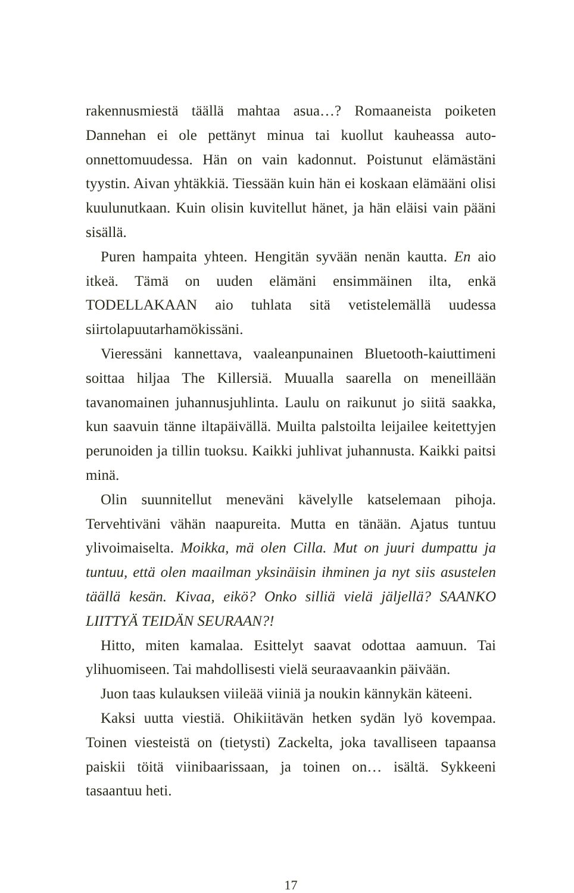rakennusmiestä täällä mahtaa asua…? Romaaneista poiketen Dannehan ei ole pettänyt minua tai kuollut kauheassa auto­onnettomuudessa. Hän on vain kadonnut. Poistunut elämästäni tyystin. Aivan yhtäkkiä. Tiessään kuin hän ei koskaan elämääni olisi kuulunutkaan. Kuin olisin kuvitellut hänet, ja hän eläisi vain pääni sisällä.
Puren hampaita yhteen. Hengitän syvään nenän kautta. En aio itkeä. Tämä on uuden elämäni ensimmäinen ilta, enkä TODELLAKAAN aio tuhlata sitä vetistelemällä uudessa siirtolapuutarhamökissäni.
Vieressäni kannettava, vaaleanpunainen Bluetooth-kaiutti­meni soittaa hiljaa The Killersiä. Muualla saarella on meneil­lään tavanomainen juhannusjuhlinta. Laulu on raikunut jo siitä saakka, kun saavuin tänne iltapäivällä. Muilta palstoilta leijailee keitettyjen perunoiden ja tillin tuoksu. Kaikki juhlivat juhannusta. Kaikki paitsi minä.
Olin suunnitellut meneväni kävelylle katselemaan pihoja. Tervehtiväni vähän naapureita. Mutta en tänään. Ajatus tuntuu ylivoimaiselta. Moikka, mä olen Cilla. Mut on juuri dumpattu ja tuntuu, että olen maailman yksinäisin ihminen ja nyt siis asustelen täällä kesän. Kivaa, eikö? Onko silliä vielä jäljellä? SAANKO LIITTYÄ TEIDÄN SEURAAN?!
Hitto, miten kamalaa. Esittelyt saavat odottaa aamuun. Tai ylihuomiseen. Tai mahdollisesti vielä seuraavaankin päivään.
Juon taas kulauksen viileää viiniä ja noukin kännykän käteeni.
Kaksi uutta viestiä. Ohikiitävän hetken sydän lyö kovem­paa. Toinen viesteistä on (tietysti) Zackelta, joka tavalliseen tapaansa paiskii töitä viinibaarissaan, ja toinen on… isältä. Sykkeeni tasaantuu heti.
17